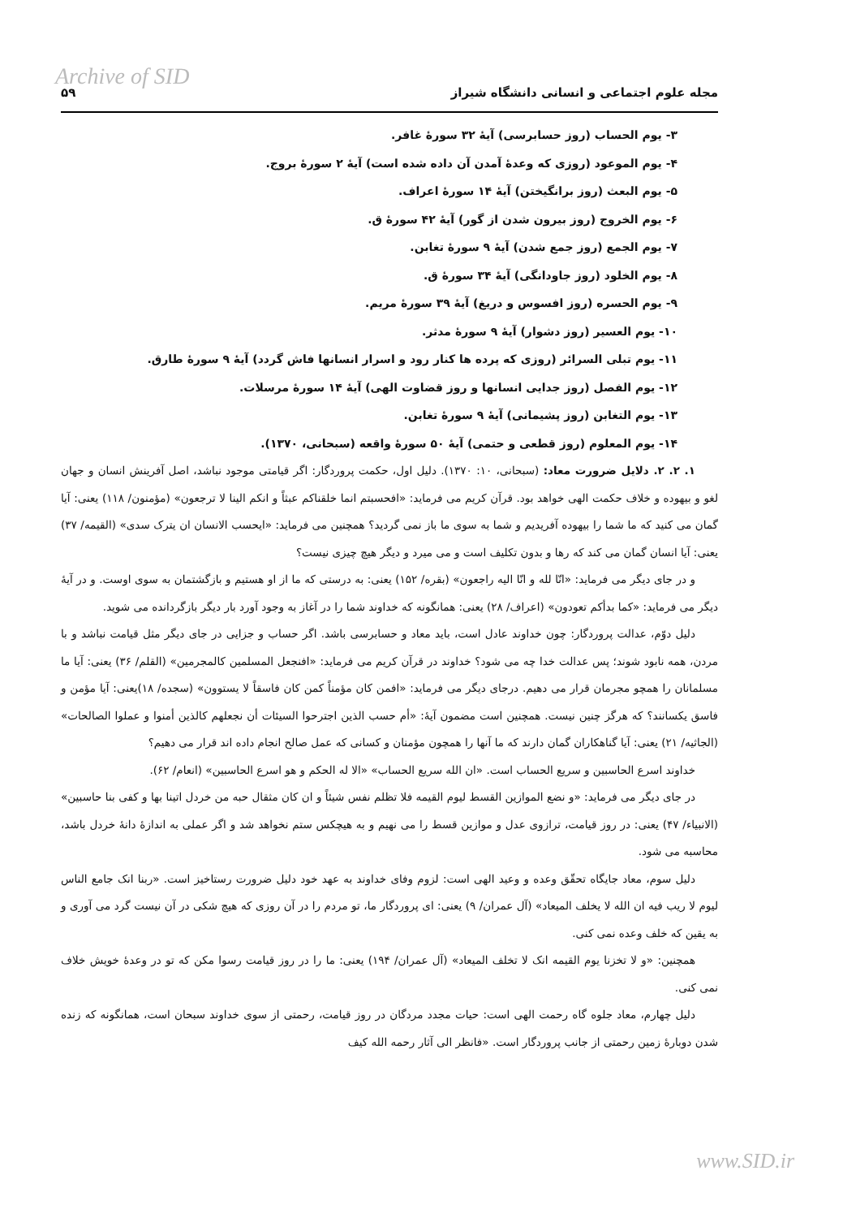Archive of SID
مجله علوم اجتماعی و انسانی دانشگاه شیراز ۵۹
۳- یوم الحساب (روز حسابرسی) آیهٔ ۳۲ سورهٔ غافر.
۴- یوم الموعود (روزی که وعدهٔ آمدن آن داده شده است) آیهٔ ۲ سورهٔ بروج.
۵- یوم البعث (روز برانگیختن) آیهٔ ۱۴ سورهٔ اعراف.
۶- یوم الخروج (روز بیرون شدن از گور) آیهٔ ۴۲ سورهٔ ق.
۷- یوم الجمع (روز جمع شدن) آیهٔ ۹ سورهٔ تغابن.
۸- یوم الخلود (روز جاودانگی) آیهٔ ۳۴ سورهٔ ق.
۹- یوم الحسره (روز افسوس و دریغ) آیهٔ ۳۹ سورهٔ مریم.
۱۰- یوم العسیر (روز دشوار) آیهٔ ۹ سورهٔ مدثر.
۱۱- یوم تبلی السرائر (روزی که پرده ها کنار رود و اسرار انسانها فاش گردد) آیهٔ ۹ سورهٔ طارق.
۱۲- یوم الفصل (روز جدایی انسانها و روز قضاوت الهی) آیهٔ ۱۴ سورهٔ مرسلات.
۱۳- یوم التغابن (روز پشیمانی) آیهٔ ۹ سورهٔ تغابن.
۱۴- یوم المعلوم (روز قطعی و حتمی) آیهٔ ۵۰ سورهٔ واقعه (سبحانی، ۱۳۷۰).
۱. ۲. ۲. دلایل ضرورت معاد: (سبحانی، ۱۰: ۱۳۷۰). دلیل اول، حکمت پروردگار: اگر قیامتی موجود نباشد، اصل آفرینش انسان و جهان لغو و بیهوده و خلاف حکمت الهی خواهد بود. قرآن کریم می فرماید: «افحسبتم انما خلقناکم عبثاً و انکم الینا لا ترجعون» (مؤمنون/ ۱۱۸) یعنی: آیا گمان می کنید که ما شما را بیهوده آفریدیم و شما به سوی ما باز نمی گردید؟ همچنین می فرماید: «ایحسب الانسان ان یترک سدی» (القیمه/ ۳۷) یعنی: آیا انسان گمان می کند که رها و بدون تکلیف است و می میرد و دیگر هیچ چیزی نیست؟
و در جای دیگر می فرماید: «انّا لله و انّا الیه راجعون» (بقره/ ۱۵۲) یعنی: به درستی که ما از او هستیم و بازگشتمان به سوی اوست. و در آیهٔ دیگر می فرماید: «کما بدأکم تعودون» (اعراف/ ۲۸) یعنی: همانگونه که خداوند شما را در آغاز به وجود آورد بار دیگر بازگردانده می شوید.
دلیل دوّم، عدالت پروردگار: چون خداوند عادل است، باید معاد و حسابرسی باشد. اگر حساب و جزایی در جای دیگر مثل قیامت نباشد و با مردن، همه نابود شوند؛ پس عدالت خدا چه می شود؟ خداوند در قرآن کریم می فرماید: «افنجعل المسلمین کالمجرمین» (القلم/ ۳۶) یعنی: آیا ما مسلمانان را همچو مجرمان قرار می دهیم. درجای دیگر می فرماید: «افمن کان مؤمناً کمن کان فاسقاً لا یستوون» (سجده/ ۱۸)یعنی: آیا مؤمن و فاسق یکسانند؟ که هرگز چنین نیست. همچنین است مضمون آیهٔ: «أم حسب الذین اجترحوا السیئات أن نجعلهم کالذین أمنوا و عملوا الصالحات» (الجاثیه/ ۲۱) یعنی: آیا گناهکاران گمان دارند که ما آنها را همچون مؤمنان و کسانی که عمل صالح انجام داده اند قرار می دهیم؟
خداوند اسرع الحاسبین و سریع الحساب است. «ان الله سریع الحساب» «الا له الحکم و هو اسرع الحاسبین» (انعام/ ۶۲).
در جای دیگر می فرماید: «و نضع الموازین القسط لیوم القیمه فلا تظلم نفس شیئاً و ان کان مثقال حبه من خردل اتینا بها و کفی بنا حاسبین» (الانبیاء/ ۴۷) یعنی: در روز قیامت، ترازوی عدل و موازین قسط را می نهیم و به هیچکس ستم نخواهد شد و اگر عملی به اندازهٔ دانهٔ خردل باشد، محاسبه می شود.
دلیل سوم، معاد جایگاه تحقّق وعده و وعید الهی است: لزوم وفای خداوند به عهد خود دلیل ضرورت رستاخیز است. «ربنا انک جامع الناس لیوم لا ریب فیه ان الله لا یخلف المیعاد» (آل عمران/ ۹) یعنی: ای پروردگار ما، تو مردم را در آن روزی که هیچ شکی در آن نیست گرد می آوری و به یقین که خلف وعده نمی کنی.
همچنین: «و لا تخزنا یوم القیمه انک لا تخلف المیعاد» (آل عمران/ ۱۹۴) یعنی: ما را در روز قیامت رسوا مکن که تو در وعدهٔ خویش خلاف نمی کنی.
دلیل چهارم، معاد جلوه گاه رحمت الهی است: حیات مجدد مردگان در روز قیامت، رحمتی از سوی خداوند سبحان است، همانگونه که زنده شدن دوبارهٔ زمین رحمتی از جانب پروردگار است. «فانظر الی آثار رحمه الله کیف
www.SID.ir